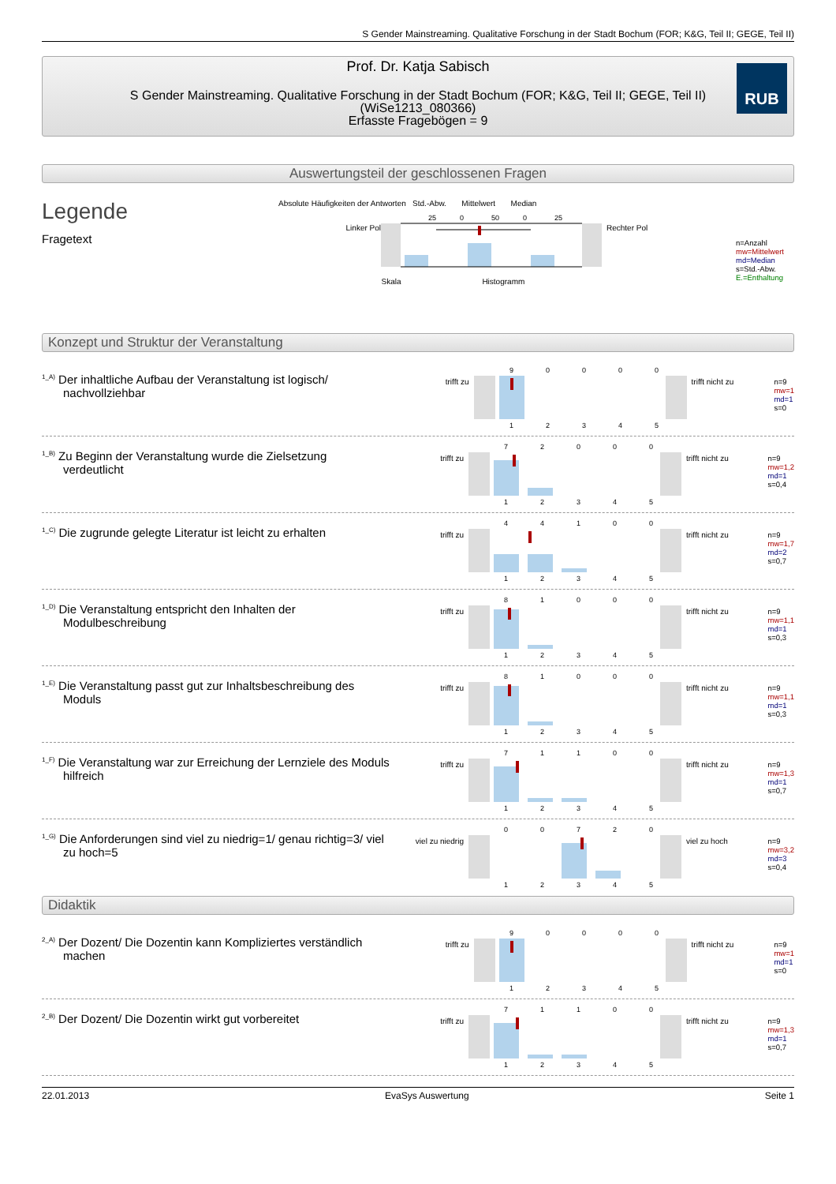S Gender Mainstreaming. Qualitative Forschung in der Stadt Bochum (FOR; K&G, Teil II; GEGE, Teil II)
Prof. Dr. Katja Sabisch
S Gender Mainstreaming. Qualitative Forschung in der Stadt Bochum (FOR; K&G, Teil II; GEGE, Teil II)
(WiSe1213_080366)
Erfasste Fragebögen = 9
RUB
Auswertungsteil der geschlossenen Fragen
Legende
Fragetext
Absolute Häufigkeiten der Antworten Std.-Abw. Mittelwert Median
Linker Pol
25
0
50
0
25
Rechter Pol
Skala Histogramm
n=Anzahl
mw=Mittelwert
md=Median
s=Std.-Abw.
E.=Enthaltung
Konzept und Struktur der Veranstaltung
<sup>1_A)</sup> Der inhaltliche Aufbau der Veranstaltung ist logisch/ nachvollziehbar
trifft zu
9      0      0      0      0
1      2      3      4      5
trifft nicht zu
n=9
mw=1
md=1
s=0
<sup>1_B)</sup> Zu Beginn der Veranstaltung wurde die Zielsetzung verdeutlicht
trifft zu
7      2      0      0      0
1      2      3      4      5
trifft nicht zu
n=9
mw=1,2
md=1
s=0,4
<sup>1_C)</sup> Die zugrunde gelegte Literatur ist leicht zu erhalten
trifft zu
4      4      1      0      0
1      2      3      4      5
trifft nicht zu
n=9
mw=1,7
md=2
s=0,7
<sup>1_D)</sup> Die Veranstaltung entspricht den Inhalten der Modulbeschreibung
trifft zu
8      1      0      0      0
1      2      3      4      5
trifft nicht zu
n=9
mw=1,1
md=1
s=0,3
<sup>1_E)</sup> Die Veranstaltung passt gut zur Inhaltsbeschreibung des Moduls
trifft zu
8      1      0      0      0
1      2      3      4      5
trifft nicht zu
n=9
mw=1,1
md=1
s=0,3
<sup>1_F)</sup> Die Veranstaltung war zur Erreichung der Lernziele des Moduls hilfreich
trifft zu
7      1      1      0      0
1      2      3      4      5
trifft nicht zu
n=9
mw=1,3
md=1
s=0,7
<sup>1_G)</sup> Die Anforderungen sind viel zu niedrig=1/ genau richtig=3/ viel zu hoch=5
viel zu niedrig
0      0      7      2      0
1      2      3      4      5
viel zu hoch
n=9
mw=3,2
md=3
s=0,4
Didaktik
<sup>2_A)</sup> Der Dozent/ Die Dozentin kann Kompliziertes verständlich machen
trifft zu
9      0      0      0      0
1      2      3      4      5
trifft nicht zu
n=9
mw=1
md=1
s=0
<sup>2_B)</sup> Der Dozent/ Die Dozentin wirkt gut vorbereitet
trifft zu
7      1      1      0      0
1      2      3      4      5
trifft nicht zu
n=9
mw=1,3
md=1
s=0,7
22.01.2013 EvaSys Auswertung Seite 1